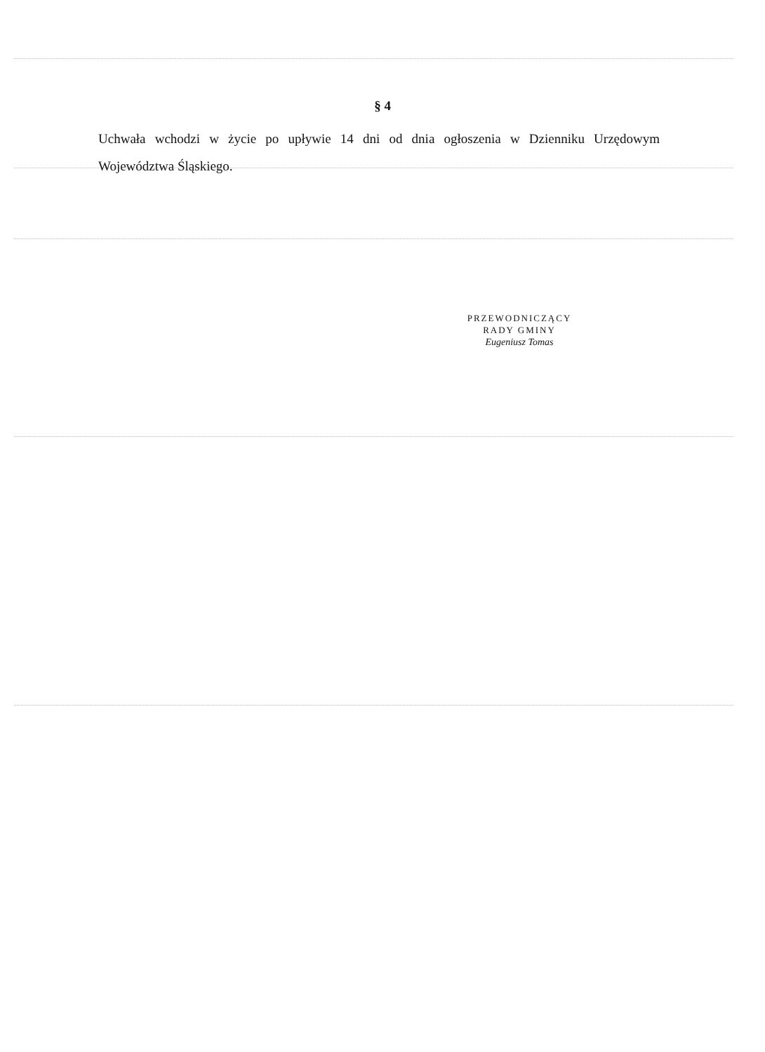§ 4
Uchwała wchodzi w życie po upływie 14 dni od dnia ogłoszenia w Dzienniku Urzędowym Województwa Śląskiego.
PRZEWODNICZĄCY
RADY GMINY
Eugeniusz Tomas